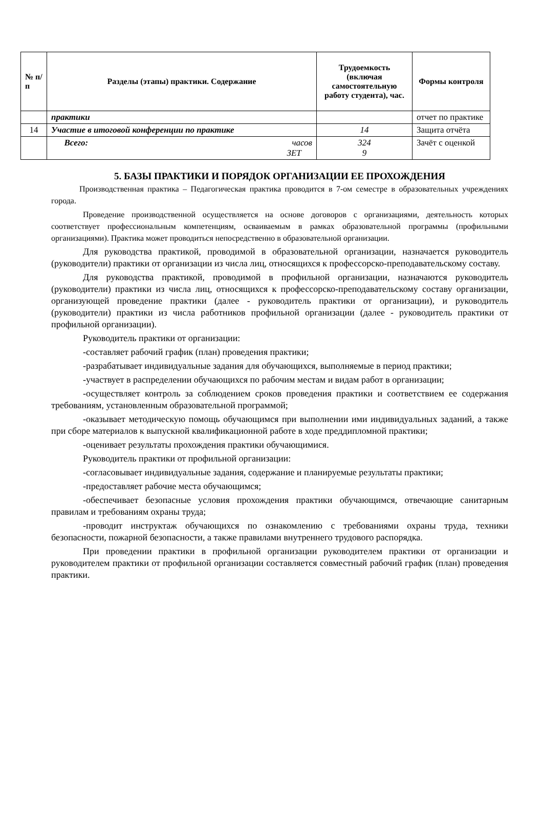| № п/п | Разделы (этапы) практики. Содержание | Трудоемкость (включая самостоятельную работу студента), час. | Формы контроля |
| --- | --- | --- | --- |
| | практики | | отчет по практике |
| 14 | Участие в итоговой конференции по практике | 14 | Защита отчёта |
| | Всего: часов ЗЕТ | 324 9 | Зачёт с оценкой |
5. БАЗЫ ПРАКТИКИ И ПОРЯДОК ОРГАНИЗАЦИИ ЕЕ ПРОХОЖДЕНИЯ
Производственная практика – Педагогическая практика проводится в 7-ом семестре в образовательных учреждениях города.
Проведение производственной осуществляется на основе договоров с организациями, деятельность которых соответствует профессиональным компетенциям, осваиваемым в рамках образовательной программы (профильными организациями). Практика может проводиться непосредственно в образовательной организации.
Для руководства практикой, проводимой в образовательной организации, назначается руководитель (руководители) практики от организации из числа лиц, относящихся к профессорско-преподавательскому составу.
Для руководства практикой, проводимой в профильной организации, назначаются руководитель (руководители) практики из числа лиц, относящихся к профессорско-преподавательскому составу организации, организующей проведение практики (далее - руководитель практики от организации), и руководитель (руководители) практики из числа работников профильной организации (далее - руководитель практики от профильной организации).
Руководитель практики от организации:
-составляет рабочий график (план) проведения практики;
-разрабатывает индивидуальные задания для обучающихся, выполняемые в период практики;
-участвует в распределении обучающихся по рабочим местам и видам работ в организации;
-осуществляет контроль за соблюдением сроков проведения практики и соответствием ее содержания требованиям, установленным образовательной программой;
-оказывает методическую помощь обучающимся при выполнении ими индивидуальных заданий, а также при сборе материалов к выпускной квалификационной работе в ходе преддипломной практики;
-оценивает результаты прохождения практики обучающимися.
Руководитель практики от профильной организации:
-согласовывает индивидуальные задания, содержание и планируемые результаты практики;
-предоставляет рабочие места обучающимся;
-обеспечивает безопасные условия прохождения практики обучающимся, отвечающие санитарным правилам и требованиям охраны труда;
-проводит инструктаж обучающихся по ознакомлению с требованиями охраны труда, техники безопасности, пожарной безопасности, а также правилами внутреннего трудового распорядка.
При проведении практики в профильной организации руководителем практики от организации и руководителем практики от профильной организации составляется совместный рабочий график (план) проведения практики.